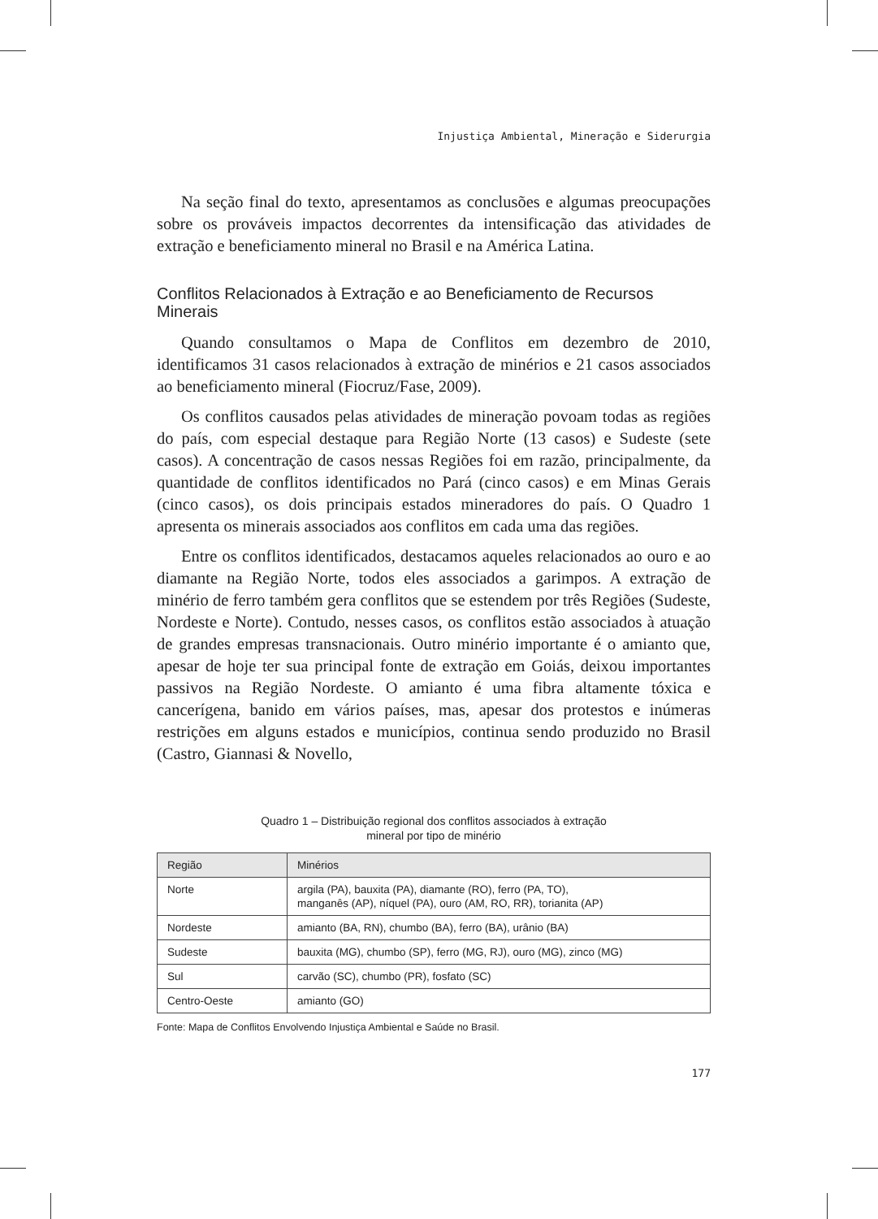Injustiça Ambiental, Mineração e Siderurgia
Na seção final do texto, apresentamos as conclusões e algumas preocupações sobre os prováveis impactos decorrentes da intensificação das atividades de extração e beneficiamento mineral no Brasil e na América Latina.
Conflitos Relacionados à Extração e ao Beneficiamento de Recursos Minerais
Quando consultamos o Mapa de Conflitos em dezembro de 2010, identificamos 31 casos relacionados à extração de minérios e 21 casos associados ao beneficiamento mineral (Fiocruz/Fase, 2009).
Os conflitos causados pelas atividades de mineração povoam todas as regiões do país, com especial destaque para Região Norte (13 casos) e Sudeste (sete casos). A concentração de casos nessas Regiões foi em razão, principalmente, da quantidade de conflitos identificados no Pará (cinco casos) e em Minas Gerais (cinco casos), os dois principais estados mineradores do país. O Quadro 1 apresenta os minerais associados aos conflitos em cada uma das regiões.
Entre os conflitos identificados, destacamos aqueles relacionados ao ouro e ao diamante na Região Norte, todos eles associados a garimpos. A extração de minério de ferro também gera conflitos que se estendem por três Regiões (Sudeste, Nordeste e Norte). Contudo, nesses casos, os conflitos estão associados à atuação de grandes empresas transnacionais. Outro minério importante é o amianto que, apesar de hoje ter sua principal fonte de extração em Goiás, deixou importantes passivos na Região Nordeste. O amianto é uma fibra altamente tóxica e cancerígena, banido em vários países, mas, apesar dos protestos e inúmeras restrições em alguns estados e municípios, continua sendo produzido no Brasil (Castro, Giannasi & Novello,
Quadro 1 – Distribuição regional dos conflitos associados à extração
mineral por tipo de minério
| Região | Minérios |
| --- | --- |
| Norte | argila (PA), bauxita (PA), diamante (RO), ferro (PA, TO), manganês (AP), níquel (PA), ouro (AM, RO, RR), torianita (AP) |
| Nordeste | amianto (BA, RN), chumbo (BA), ferro (BA), urânio (BA) |
| Sudeste | bauxita (MG), chumbo (SP), ferro (MG, RJ), ouro (MG), zinco (MG) |
| Sul | carvão (SC), chumbo (PR), fosfato (SC) |
| Centro-Oeste | amianto (GO) |
Fonte: Mapa de Conflitos Envolvendo Injustiça Ambiental e Saúde no Brasil.
177